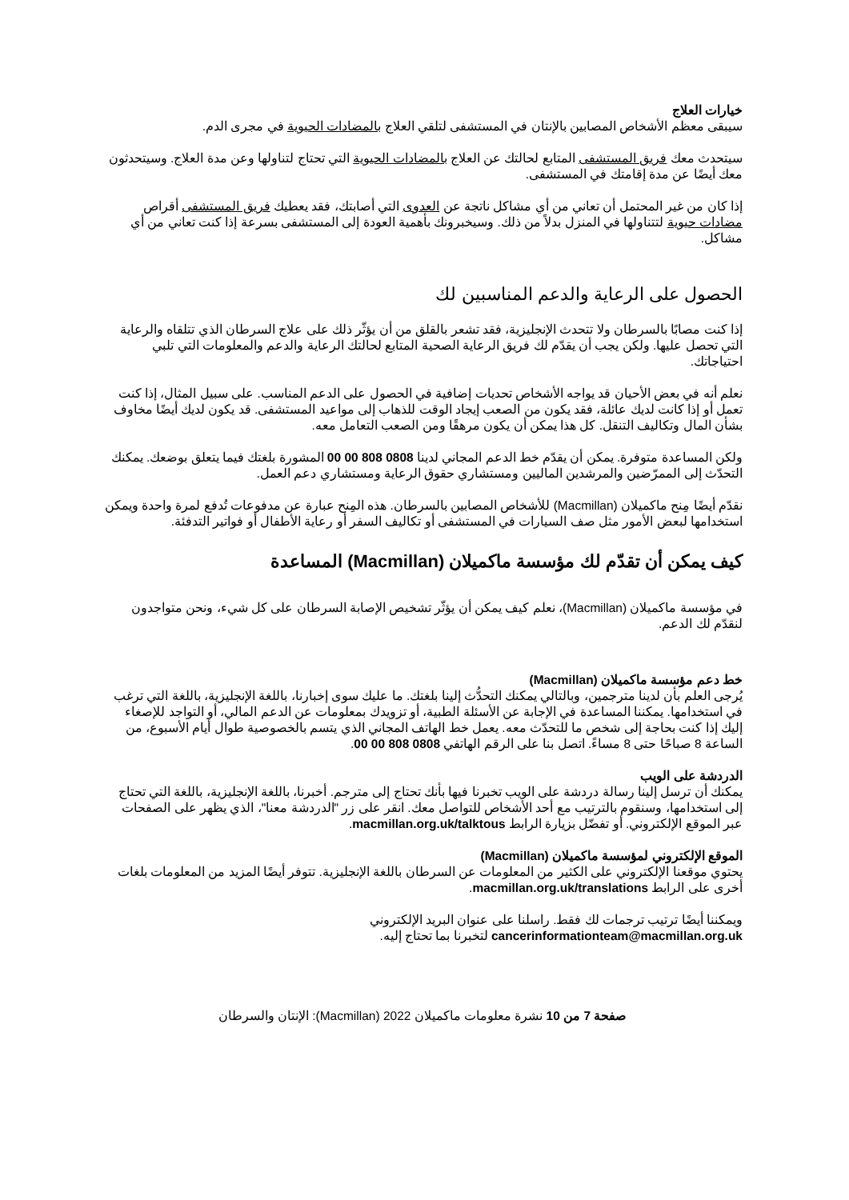خيارات العلاج
سيبقى معظم الأشخاص المصابين بالإنتان في المستشفى لتلقي العلاج بالمضادات الحيوية في مجرى الدم.
سيتحدث معك فريق المستشفى المتابع لحالتك عن العلاج بالمضادات الحيوية التي تحتاج لتناولها وعن مدة العلاج. وسيتحدثون معك أيضًا عن مدة إقامتك في المستشفى.
إذا كان من غير المحتمل أن تعاني من أي مشاكل ناتجة عن العدوى التي أصابتك، فقد يعطيك فريق المستشفى أقراص مضادات حيوية لتتناولها في المنزل بدلاً من ذلك. وسيخبرونك بأهمية العودة إلى المستشفى بسرعة إذا كنت تعاني من أي مشاكل.
الحصول على الرعاية والدعم المناسبين لك
إذا كنت مصابًا بالسرطان ولا تتحدث الإنجليزية، فقد تشعر بالقلق من أن يؤثّر ذلك على علاج السرطان الذي تتلقاه والرعاية التي تحصل عليها. ولكن يجب أن يقدّم لك فريق الرعاية الصحية المتابع لحالتك الرعاية والدعم والمعلومات التي تلبي احتياجاتك.
نعلم أنه في بعض الأحيان قد يواجه الأشخاص تحديات إضافية في الحصول على الدعم المناسب. على سبيل المثال، إذا كنت تعمل أو إذا كانت لديك عائلة، فقد يكون من الصعب إيجاد الوقت للذهاب إلى مواعيد المستشفى. قد يكون لديك أيضًا مخاوف بشأن المال وتكاليف التنقل. كل هذا يمكن أن يكون مرهقًا ومن الصعب التعامل معه.
ولكن المساعدة متوفرة. يمكن أن يقدّم خط الدعم المجاني لدينا 0808 808 00 00 المشورة بلغتك فيما يتعلق بوضعك. يمكنك التحدّث إلى الممرّضين والمرشدين الماليين ومستشاري حقوق الرعاية ومستشاري دعم العمل.
نقدّم أيضًا مِنح ماكميلان (Macmillan) للأشخاص المصابين بالسرطان. هذه المِنح عبارة عن مدفوعات تُدفع لمرة واحدة ويمكن استخدامها لبعض الأمور مثل صف السيارات في المستشفى أو تكاليف السفر أو رعاية الأطفال أو فواتير التدفئة.
كيف يمكن أن تقدّم لك مؤسسة ماكميلان (Macmillan) المساعدة
في مؤسسة ماكميلان (Macmillan)، نعلم كيف يمكن أن يؤثّر تشخيص الإصابة السرطان على كل شيء، ونحن متواجدون لنقدّم لك الدعم.
خط دعم مؤسسة ماكميلان (Macmillan)
يُرجى العلم بأن لدينا مترجمين، وبالتالي يمكنك التحدُّث إلينا بلغتك. ما عليك سوى إخبارنا، باللغة الإنجليزية، باللغة التي ترغب في استخدامها. يمكننا المساعدة في الإجابة عن الأسئلة الطبية، أو تزويدك بمعلومات عن الدعم المالي، أو التواجد للإصغاء إليك إذا كنت بحاجة إلى شخص ما للتحدّث معه. يعمل خط الهاتف المجاني الذي يتسم بالخصوصية طوال أيام الأسبوع، من الساعة 8 صباحًا حتى 8 مساءً. اتصل بنا على الرقم الهاتفي 0808 808 00 00.
الدردشة على الويب
يمكنك أن ترسل إلينا رسالة دردشة على الويب تخبرنا فيها بأنك تحتاج إلى مترجم. أخبرنا، باللغة الإنجليزية، باللغة التي تحتاج إلى استخدامها، وسنقوم بالترتيب مع أحد الأشخاص للتواصل معك. انقر على زر "الدردشة معنا"، الذي يظهر على الصفحات عبر الموقع الإلكتروني. أو تفضّل بزيارة الرابط macmillan.org.uk/talktous.
الموقع الإلكتروني لمؤسسة ماكميلان (Macmillan)
يحتوي موقعنا الإلكتروني على الكثير من المعلومات عن السرطان باللغة الإنجليزية. تتوفر أيضًا المزيد من المعلومات بلغات أخرى على الرابط macmillan.org.uk/translations.
ويمكننا أيضًا ترتيب ترجمات لك فقط. راسلنا على عنوان البريد الإلكتروني
cancerinformationteam@macmillan.org.uk لتخبرنا بما تحتاج إليه.
صفحة 7 من 10 نشرة معلومات ماكميلان 2022 (Macmillan): الإنتان والسرطان